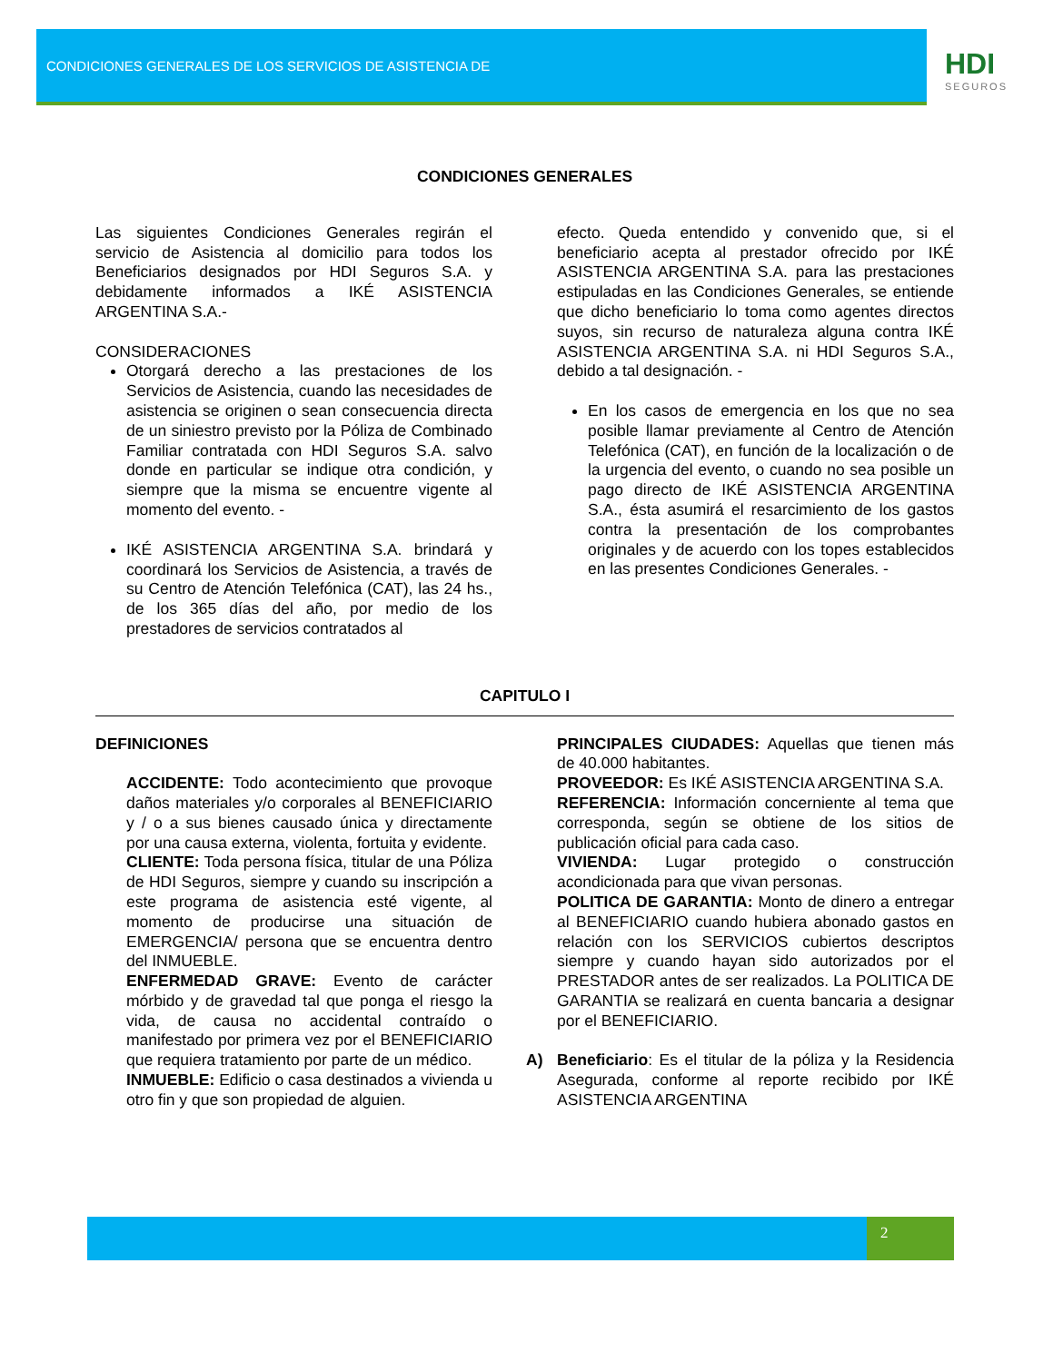CONDICIONES GENERALES DE LOS SERVICIOS DE ASISTENCIA DE
HDI
SEGUROS
CONDICIONES GENERALES
Las siguientes Condiciones Generales regirán el servicio de Asistencia al domicilio para todos los Beneficiarios designados por HDI Seguros S.A. y debidamente informados a IKÉ ASISTENCIA ARGENTINA S.A.-
CONSIDERACIONES
Otorgará derecho a las prestaciones de los Servicios de Asistencia, cuando las necesidades de asistencia se originen o sean consecuencia directa de un siniestro previsto por la Póliza de Combinado Familiar contratada con HDI Seguros S.A. salvo donde en particular se indique otra condición, y siempre que la misma se encuentre vigente al momento del evento. -
IKÉ ASISTENCIA ARGENTINA S.A. brindará y coordinará los Servicios de Asistencia, a través de su Centro de Atención Telefónica (CAT), las 24 hs., de los 365 días del año, por medio de los prestadores de servicios contratados al
efecto. Queda entendido y convenido que, si el beneficiario acepta al prestador ofrecido por IKÉ ASISTENCIA ARGENTINA S.A. para las prestaciones estipuladas en las Condiciones Generales, se entiende que dicho beneficiario lo toma como agentes directos suyos, sin recurso de naturaleza alguna contra IKÉ ASISTENCIA ARGENTINA S.A. ni HDI Seguros S.A., debido a tal designación. -
En los casos de emergencia en los que no sea posible llamar previamente al Centro de Atención Telefónica (CAT), en función de la localización o de la urgencia del evento, o cuando no sea posible un pago directo de IKÉ ASISTENCIA ARGENTINA S.A., ésta asumirá el resarcimiento de los gastos contra la presentación de los comprobantes originales y de acuerdo con los topes establecidos en las presentes Condiciones Generales. -
CAPITULO I
DEFINICIONES
ACCIDENTE: Todo acontecimiento que provoque daños materiales y/o corporales al BENEFICIARIO y / o a sus bienes causado única y directamente por una causa externa, violenta, fortuita y evidente.
CLIENTE: Toda persona física, titular de una Póliza de HDI Seguros, siempre y cuando su inscripción a este programa de asistencia esté vigente, al momento de producirse una situación de EMERGENCIA/ persona que se encuentra dentro del INMUEBLE.
ENFERMEDAD GRAVE: Evento de carácter mórbido y de gravedad tal que ponga el riesgo la vida, de causa no accidental contraído o manifestado por primera vez por el BENEFICIARIO que requiera tratamiento por parte de un médico.
INMUEBLE: Edificio o casa destinados a vivienda u otro fin y que son propiedad de alguien.
PRINCIPALES CIUDADES: Aquellas que tienen más de 40.000 habitantes.
PROVEEDOR: Es IKÉ ASISTENCIA ARGENTINA S.A.
REFERENCIA: Información concerniente al tema que corresponda, según se obtiene de los sitios de publicación oficial para cada caso.
VIVIENDA: Lugar protegido o construcción acondicionada para que vivan personas.
POLITICA DE GARANTIA: Monto de dinero a entregar al BENEFICIARIO cuando hubiera abonado gastos en relación con los SERVICIOS cubiertos descriptos siempre y cuando hayan sido autorizados por el PRESTADOR antes de ser realizados. La POLITICA DE GARANTIA se realizará en cuenta bancaria a designar por el BENEFICIARIO.
A) Beneficiario: Es el titular de la póliza y la Residencia Asegurada, conforme al reporte recibido por IKÉ ASISTENCIA ARGENTINA
2